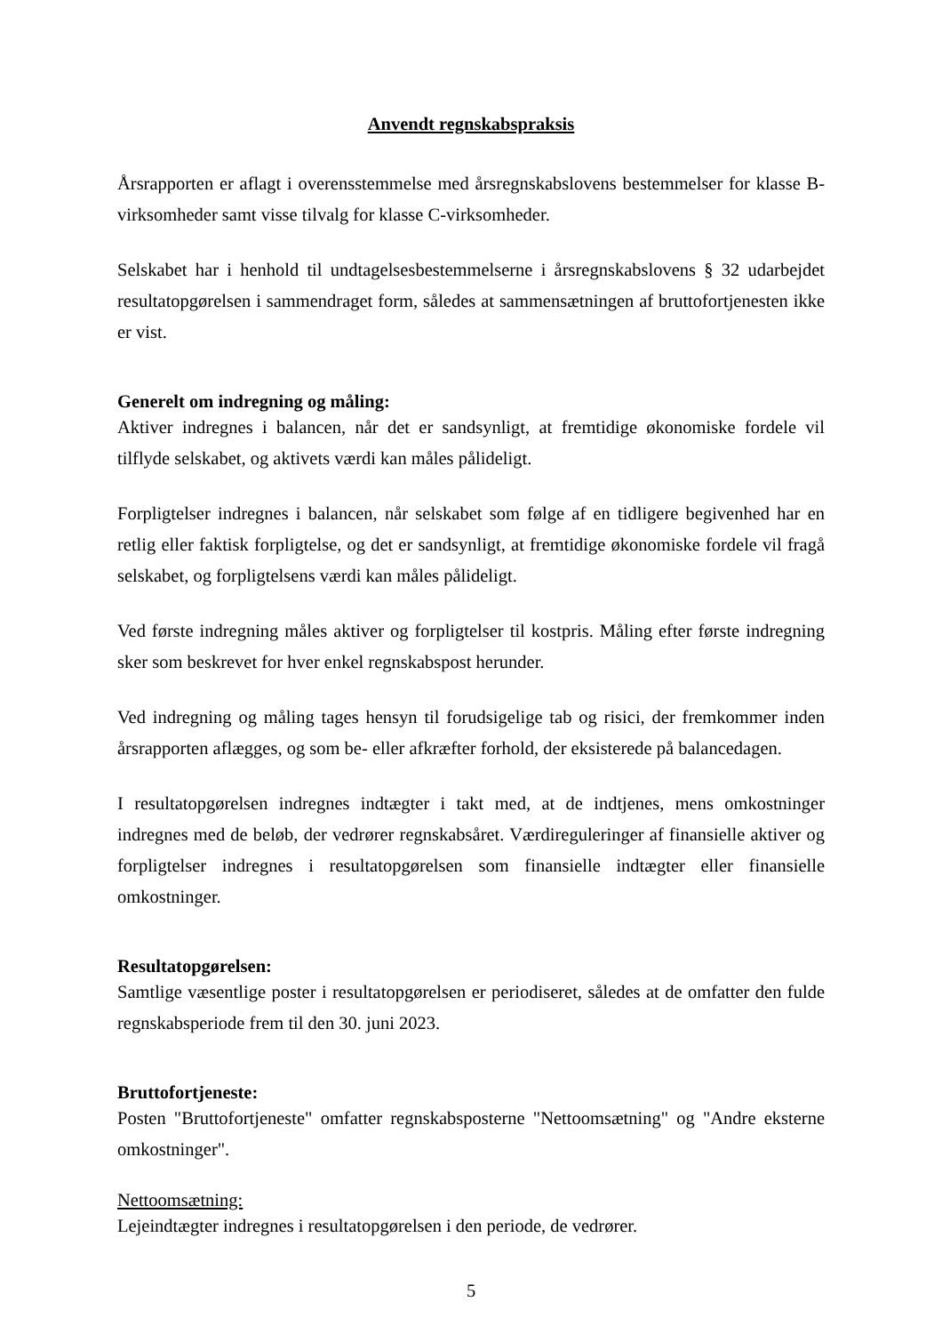Anvendt regnskabspraksis
Årsrapporten er aflagt i overensstemmelse med årsregnskabslovens bestemmelser for klasse B-virksomheder samt visse tilvalg for klasse C-virksomheder.
Selskabet har i henhold til undtagelsesbestemmelserne i årsregnskabslovens § 32 udarbejdet resultatopgørelsen i sammendraget form, således at sammensætningen af bruttofortjenesten ikke er vist.
Generelt om indregning og måling:
Aktiver indregnes i balancen, når det er sandsynligt, at fremtidige økonomiske fordele vil tilflyde selskabet, og aktivets værdi kan måles pålideligt.
Forpligtelser indregnes i balancen, når selskabet som følge af en tidligere begivenhed har en retlig eller faktisk forpligtelse, og det er sandsynligt, at fremtidige økonomiske fordele vil fragå selskabet, og forpligtelsens værdi kan måles pålideligt.
Ved første indregning måles aktiver og forpligtelser til kostpris. Måling efter første indregning sker som beskrevet for hver enkel regnskabspost herunder.
Ved indregning og måling tages hensyn til forudsigelige tab og risici, der fremkommer inden årsrapporten aflægges, og som be- eller afkræfter forhold, der eksisterede på balancedagen.
I resultatopgørelsen indregnes indtægter i takt med, at de indtjenes, mens omkostninger indregnes med de beløb, der vedrører regnskabsåret. Værdireguleringer af finansielle aktiver og forpligtelser indregnes i resultatopgørelsen som finansielle indtægter eller finansielle omkostninger.
Resultatopgørelsen:
Samtlige væsentlige poster i resultatopgørelsen er periodiseret, således at de omfatter den fulde regnskabsperiode frem til den 30. juni 2023.
Bruttofortjeneste:
Posten "Bruttofortjeneste" omfatter regnskabsposterne "Nettoomsætning" og "Andre eksterne omkostninger".
Nettoomsætning:
Lejeindtægter indregnes i resultatopgørelsen i den periode, de vedrører.
5